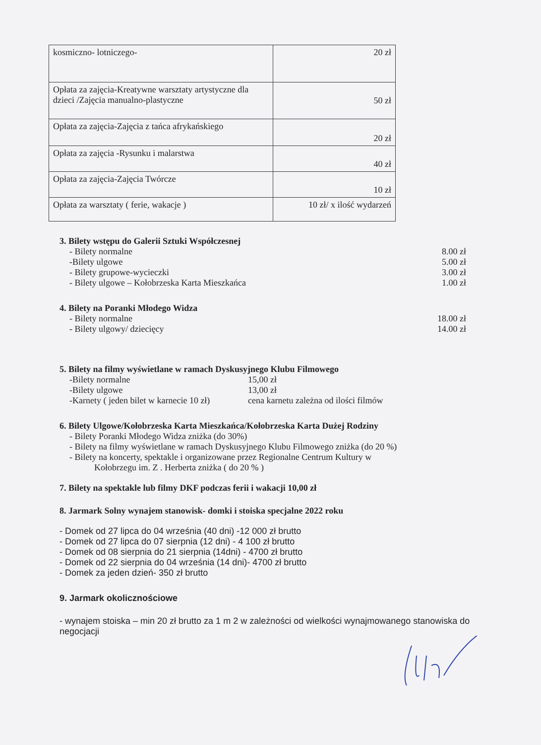| kosmiczno- lotniczego- | 20 zł |
| Opłata za zajęcia-Kreatywne warsztaty artystyczne dla dzieci /Zajęcia manualno-plastyczne | 50 zł |
| Opłata za zajęcia-Zajęcia z tańca afrykańskiego | 20 zł |
| Opłata za zajęcia -Rysunku i malarstwa | 40 zł |
| Opłata za zajęcia-Zajęcia Twórcze | 10 zł |
| Opłata za warsztaty ( ferie, wakacje ) | 10 zł/ x ilość wydarzeń |
3. Bilety wstępu do Galerii Sztuki Współczesnej
- Bilety normalne 8.00 zł
-Bilety ulgowe 5.00 zł
- Bilety grupowe-wycieczki 3.00 zł
- Bilety ulgowe – Kołobrzeska Karta Mieszkańca 1.00 zł
4. Bilety na Poranki Młodego Widza
- Bilety normalne 18.00 zł
- Bilety ulgowy/ dziecięcy 14.00 zł
5. Bilety na filmy wyświetlane w ramach Dyskusyjnego Klubu Filmowego
-Bilety normalne 15,00 zł
-Bilety ulgowe 13,00 zł
-Karnety ( jeden bilet w karnecie 10 zł) cena karnetu zależna od ilości filmów
6. Bilety Ulgowe/Kołobrzeska Karta Mieszkańca/Kołobrzeska Karta Dużej Rodziny
- Bilety Poranki Młodego Widza zniżka (do 30%)
- Bilety na filmy wyświetlane w ramach Dyskusyjnego Klubu Filmowego zniżka (do 20 %)
- Bilety na koncerty, spektakle i organizowane przez Regionalne Centrum Kultury w
Kołobrzegu im. Z . Herberta zniżka ( do 20 % )
7. Bilety na spektakle lub filmy DKF podczas ferii i wakacji 10,00 zł
8. Jarmark Solny wynajem stanowisk- domki i stoiska specjalne 2022 roku
- Domek od 27 lipca do 04 września (40 dni) -12 000 zł brutto
- Domek od 27 lipca do 07 sierpnia (12 dni) - 4 100 zł brutto
- Domek od 08 sierpnia do 21 sierpnia (14dni) - 4700 zł brutto
- Domek od 22 sierpnia do 04 września (14 dni)- 4700 zł brutto
- Domek za jeden dzień- 350 zł brutto
9. Jarmark okolicznościowe
- wynajem stoiska – min 20 zł brutto za 1 m 2 w zależności od wielkości wynajmowanego stanowiska do negocjacji